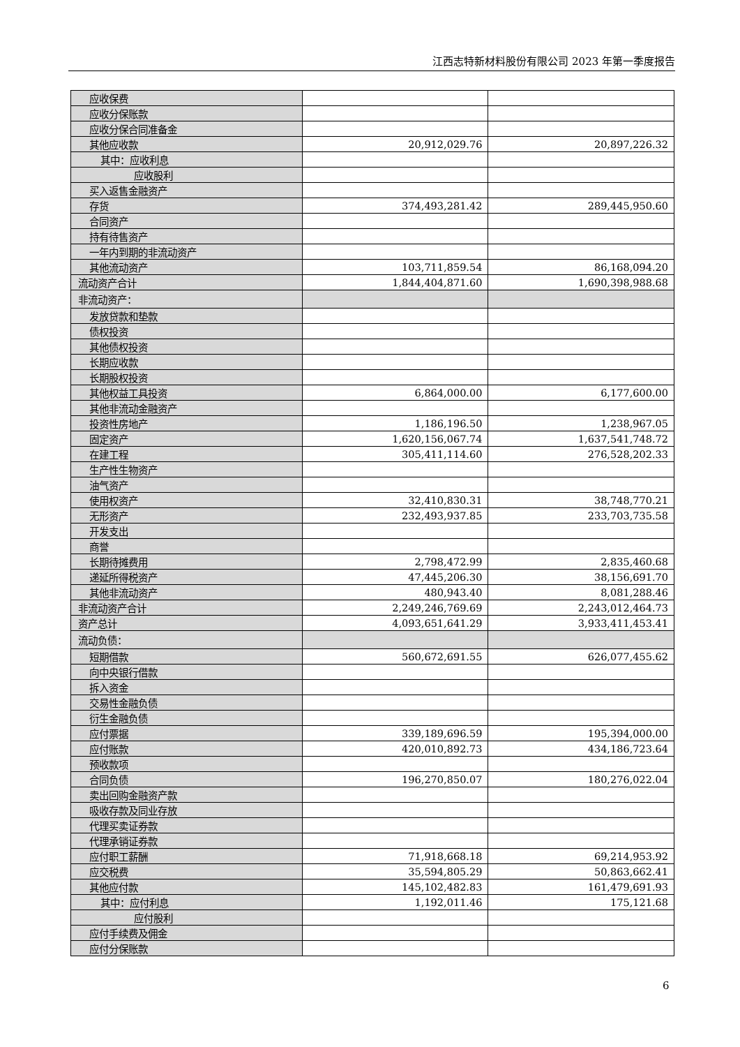江西志特新材料股份有限公司 2023 年第一季度报告
| 应收保费 | | |
| 应收分保账款 | | |
| 应收分保合同准备金 | | |
| 其他应收款 | 20,912,029.76 | 20,897,226.32 |
| 其中：应收利息 | | |
| 应收股利 | | |
| 买入返售金融资产 | | |
| 存货 | 374,493,281.42 | 289,445,950.60 |
| 合同资产 | | |
| 持有待售资产 | | |
| 一年内到期的非流动资产 | | |
| 其他流动资产 | 103,711,859.54 | 86,168,094.20 |
| 流动资产合计 | 1,844,404,871.60 | 1,690,398,988.68 |
| 非流动资产： | | |
| 发放贷款和垫款 | | |
| 债权投资 | | |
| 其他债权投资 | | |
| 长期应收款 | | |
| 长期股权投资 | | |
| 其他权益工具投资 | 6,864,000.00 | 6,177,600.00 |
| 其他非流动金融资产 | | |
| 投资性房地产 | 1,186,196.50 | 1,238,967.05 |
| 固定资产 | 1,620,156,067.74 | 1,637,541,748.72 |
| 在建工程 | 305,411,114.60 | 276,528,202.33 |
| 生产性生物资产 | | |
| 油气资产 | | |
| 使用权资产 | 32,410,830.31 | 38,748,770.21 |
| 无形资产 | 232,493,937.85 | 233,703,735.58 |
| 开发支出 | | |
| 商誉 | | |
| 长期待摊费用 | 2,798,472.99 | 2,835,460.68 |
| 递延所得税资产 | 47,445,206.30 | 38,156,691.70 |
| 其他非流动资产 | 480,943.40 | 8,081,288.46 |
| 非流动资产合计 | 2,249,246,769.69 | 2,243,012,464.73 |
| 资产总计 | 4,093,651,641.29 | 3,933,411,453.41 |
| 流动负债： | | |
| 短期借款 | 560,672,691.55 | 626,077,455.62 |
| 向中央银行借款 | | |
| 拆入资金 | | |
| 交易性金融负债 | | |
| 衍生金融负债 | | |
| 应付票据 | 339,189,696.59 | 195,394,000.00 |
| 应付账款 | 420,010,892.73 | 434,186,723.64 |
| 预收款项 | | |
| 合同负债 | 196,270,850.07 | 180,276,022.04 |
| 卖出回购金融资产款 | | |
| 吸收存款及同业存放 | | |
| 代理买卖证券款 | | |
| 代理承销证券款 | | |
| 应付职工薪酬 | 71,918,668.18 | 69,214,953.92 |
| 应交税费 | 35,594,805.29 | 50,863,662.41 |
| 其他应付款 | 145,102,482.83 | 161,479,691.93 |
| 其中：应付利息 | 1,192,011.46 | 175,121.68 |
| 应付股利 | | |
| 应付手续费及佣金 | | |
| 应付分保账款 | | |
6